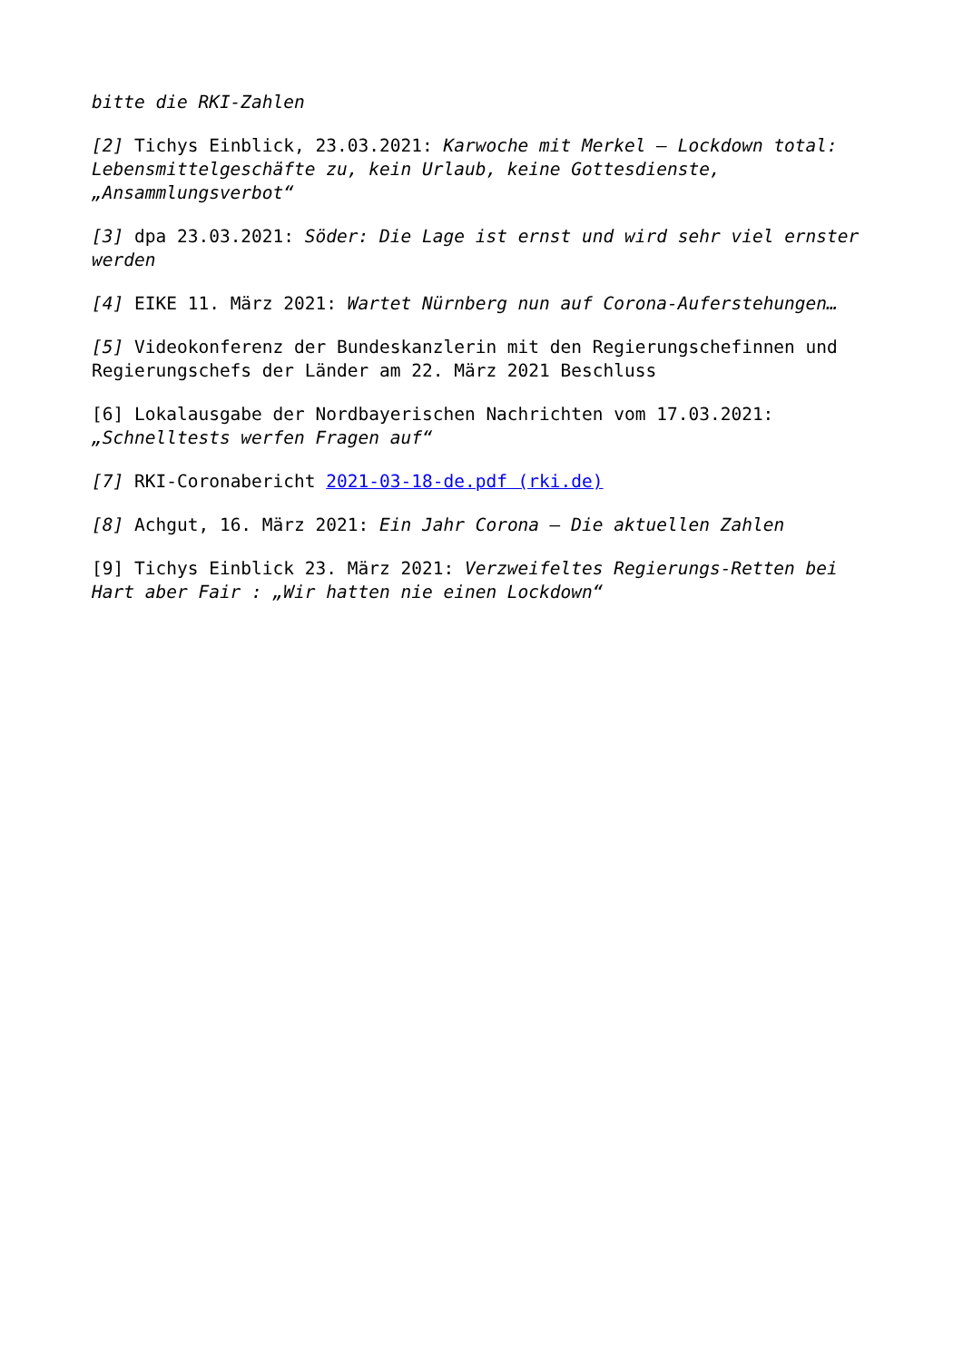bitte die RKI-Zahlen
[2] Tichys Einblick, 23.03.2021: Karwoche mit Merkel – Lockdown total: Lebensmittelgeschäfte zu, kein Urlaub, keine Gottesdienste, „Ansammlungsverbot“
[3] dpa 23.03.2021: Söder: Die Lage ist ernst und wird sehr viel ernster werden
[4] EIKE 11. März 2021: Wartet Nürnberg nun auf Corona-Auferstehungen…
[5] Videokonferenz der Bundeskanzlerin mit den Regierungschefinnen und Regierungschefs der Länder am 22. März 2021 Beschluss
[6] Lokalausgabe der Nordbayerischen Nachrichten vom 17.03.2021: „Schnelltests werfen Fragen auf“
[7] RKI-Coronabericht 2021-03-18-de.pdf (rki.de)
[8] Achgut, 16. März 2021: Ein Jahr Corona – Die aktuellen Zahlen
[9] Tichys Einblick 23. März 2021: Verzweifeltes Regierungs-Retten bei Hart aber Fair : „Wir hatten nie einen Lockdown“